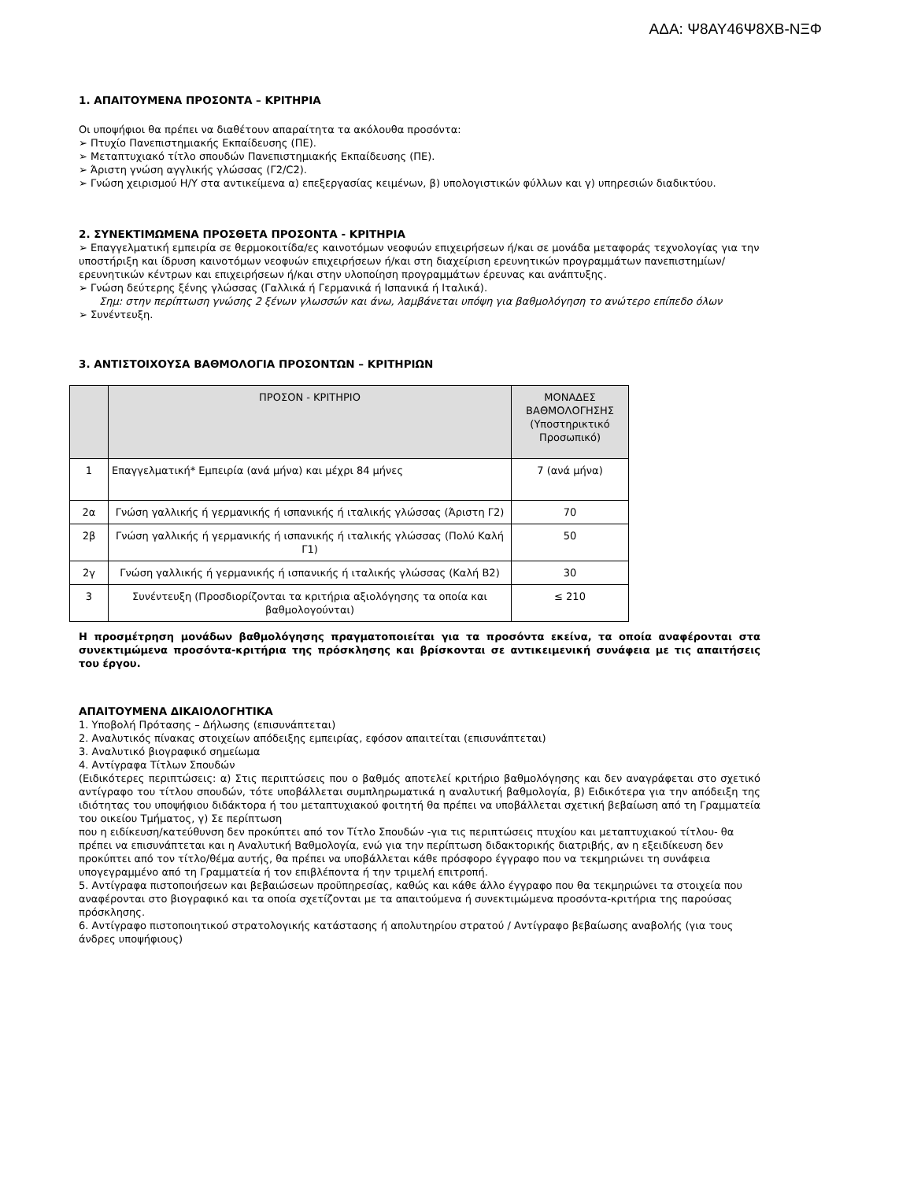ΑΔΑ: Ψ8ΑΥ46Ψ8ΧΒ-ΝΞΦ
1. ΑΠΑΙΤΟΥΜΕΝΑ ΠΡΟΣΟΝΤΑ – ΚΡΙΤΗΡΙΑ
Οι υποψήφιοι θα πρέπει να διαθέτουν απαραίτητα τα ακόλουθα προσόντα:
➢ Πτυχίο Πανεπιστημιακής Εκπαίδευσης (ΠΕ).
➢ Μεταπτυχιακό τίτλο σπουδών Πανεπιστημιακής Εκπαίδευσης (ΠΕ).
➢ Άριστη γνώση αγγλικής γλώσσας (Γ2/C2).
➢ Γνώση χειρισμού Η/Υ στα αντικείμενα α) επεξεργασίας κειμένων, β) υπολογιστικών φύλλων και γ) υπηρεσιών διαδικτύου.
2. ΣΥΝΕΚΤΙΜΩΜΕΝΑ ΠΡΟΣΘΕΤΑ ΠΡΟΣΟΝΤΑ - ΚΡΙΤΗΡΙΑ
➢ Επαγγελματική εμπειρία σε θερμοκοιτίδα/ες καινοτόμων νεοφυών επιχειρήσεων ή/και σε μονάδα μεταφοράς τεχνολογίας για την υποστήριξη και ίδρυση καινοτόμων νεοφυών επιχειρήσεων ή/και στη διαχείριση ερευνητικών προγραμμάτων πανεπιστημίων/ερευνητικών κέντρων και επιχειρήσεων ή/και στην υλοποίηση προγραμμάτων έρευνας και ανάπτυξης.
➢ Γνώση δεύτερης ξένης γλώσσας (Γαλλικά ή Γερμανικά ή Ισπανικά ή Ιταλικά).
Σημ: στην περίπτωση γνώσης 2 ξένων γλωσσών και άνω, λαμβάνεται υπόψη για βαθμολόγηση το ανώτερο επίπεδο όλων
➢ Συνέντευξη.
3. ΑΝΤΙΣΤΟΙΧΟΥΣΑ ΒΑΘΜΟΛΟΓΙΑ ΠΡΟΣΟΝΤΩΝ – ΚΡΙΤΗΡΙΩΝ
| | ΠΡΟΣΟΝ - ΚΡΙΤΗΡΙΟ | ΜΟΝΑΔΕΣ ΒΑΘΜΟΛΟΓΗΣΗΣ (Υποστηρικτικό Προσωπικό) |
| --- | --- | --- |
| 1 | Επαγγελματική* Εμπειρία (ανά μήνα) και μέχρι 84 μήνες | 7 (ανά μήνα) |
| 2α | Γνώση γαλλικής ή γερμανικής ή ισπανικής ή ιταλικής γλώσσας (Άριστη Γ2) | 70 |
| 2β | Γνώση γαλλικής ή γερμανικής ή ισπανικής ή ιταλικής γλώσσας (Πολύ Καλή Γ1) | 50 |
| 2γ | Γνώση γαλλικής ή γερμανικής ή ισπανικής ή ιταλικής γλώσσας (Καλή Β2) | 30 |
| 3 | Συνέντευξη (Προσδιορίζονται τα κριτήρια αξιολόγησης τα οποία και βαθμολογούνται) | ≤ 210 |
Η προσμέτρηση μονάδων βαθμολόγησης πραγματοποιείται για τα προσόντα εκείνα, τα οποία αναφέρονται στα συνεκτιμώμενα προσόντα-κριτήρια της πρόσκλησης και βρίσκονται σε αντικειμενική συνάφεια με τις απαιτήσεις του έργου.
ΑΠΑΙΤΟΥΜΕΝΑ ΔΙΚΑΙΟΛΟΓΗΤΙΚΑ
1. Υποβολή Πρότασης – Δήλωσης (επισυνάπτεται)
2. Αναλυτικός πίνακας στοιχείων απόδειξης εμπειρίας, εφόσον απαιτείται (επισυνάπτεται)
3. Αναλυτικό βιογραφικό σημείωμα
4. Αντίγραφα Τίτλων Σπουδών
(Ειδικότερες περιπτώσεις: α) Στις περιπτώσεις που ο βαθμός αποτελεί κριτήριο βαθμολόγησης και δεν αναγράφεται στο σχετικό αντίγραφο του τίτλου σπουδών, τότε υποβάλλεται συμπληρωματικά η αναλυτική βαθμολογία, β) Ειδικότερα για την απόδειξη της ιδιότητας του υποψήφιου διδάκτορα ή του μεταπτυχιακού φοιτητή θα πρέπει να υποβάλλεται σχετική βεβαίωση από τη Γραμματεία του οικείου Τμήματος, γ) Σε περίπτωση
που η ειδίκευση/κατεύθυνση δεν προκύπτει από τον Τίτλο Σπουδών -για τις περιπτώσεις πτυχίου και μεταπτυχιακού τίτλου- θα πρέπει να επισυνάπτεται και η Αναλυτική Βαθμολογία, ενώ για την περίπτωση διδακτορικής διατριβής, αν η εξειδίκευση δεν προκύπτει από τον τίτλο/θέμα αυτής, θα πρέπει να υποβάλλεται κάθε πρόσφορο έγγραφο που να τεκμηριώνει τη συνάφεια υπογεγραμμένο από τη Γραμματεία ή τον επιβλέποντα ή την τριμελή επιτροπή.
5. Αντίγραφα πιστοποιήσεων και βεβαιώσεων προϋπηρεσίας, καθώς και κάθε άλλο έγγραφο που θα τεκμηριώνει τα στοιχεία που αναφέρονται στο βιογραφικό και τα οποία σχετίζονται με τα απαιτούμενα ή συνεκτιμώμενα προσόντα-κριτήρια της παρούσας πρόσκλησης.
6. Αντίγραφο πιστοποιητικού στρατολογικής κατάστασης ή απολυτηρίου στρατού / Αντίγραφο βεβαίωσης αναβολής (για τους άνδρες υποψήφιους)